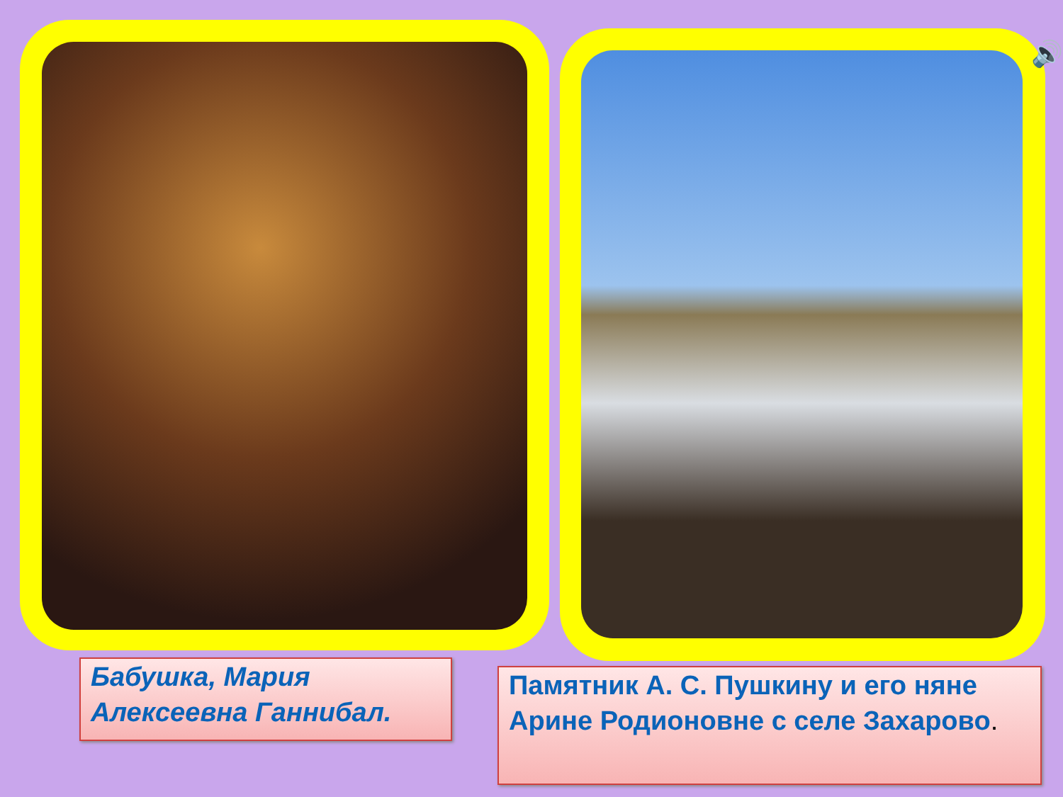🔊
Бабушка, Мария Алексеевна Ганнибал.
Памятник А. С. Пушкину и его няне Арине Родионовне с селе Захарово.